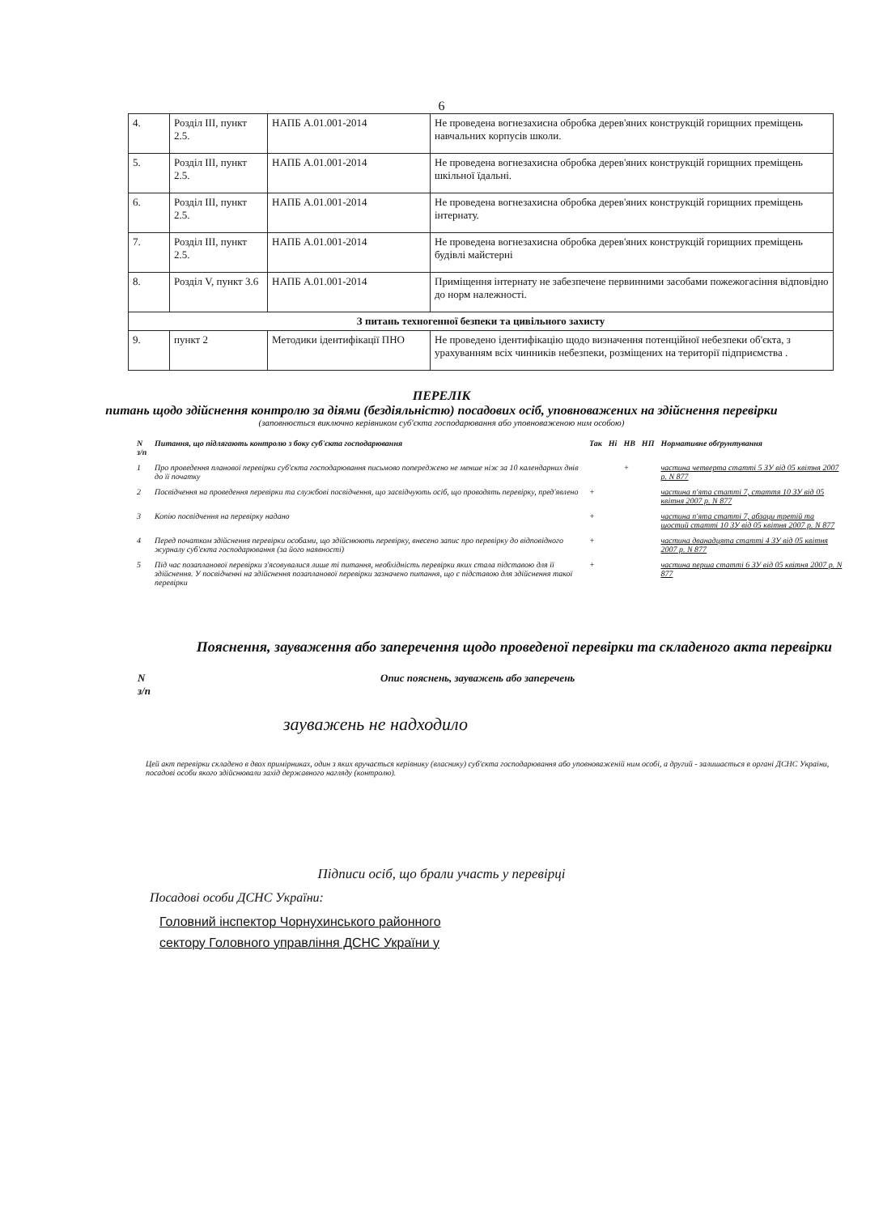6
| 4. | Розділ III, пункт 2.5. | НАПБ А.01.001-2014 | Не проведена вогнезахисна обробка дерев'яних конструкцій горищних преміщень навчальних корпусів школи. |
| 5. | Розділ III, пункт 2.5. | НАПБ А.01.001-2014 | Не проведена вогнезахисна обробка дерев'яних конструкцій горищних преміщень шкільної їдальні. |
| 6. | Розділ III, пункт 2.5. | НАПБ А.01.001-2014 | Не проведена вогнезахисна обробка дерев'яних конструкцій горищних преміщень інтернату. |
| 7. | Розділ III, пункт 2.5. | НАПБ А.01.001-2014 | Не проведена вогнезахисна обробка дерев'яних конструкцій горищних преміщень будівлі майстерні |
| 8. | Розділ V, пункт 3.6 | НАПБ А.01.001-2014 | Приміщення інтернату не забезпечене первинними засобами пожежогасіння відповідно до норм належності. |
| З питань техногенної безпеки та цивільного захисту | | | |
| 9. | пункт 2 | Методики ідентифікації ПНО | Не проведено ідентифікацію щодо визначення потенційної небезпеки об'єкта, з урахуванням всіх чинників небезпеки, розміщених на території підприємства . |
ПЕРЕЛІК
питань щодо здійснення контролю за діями (бездіяльністю) посадових осіб, уповноважених на здійснення перевірки
(заповнюється виключно керівником суб'єкта господарювання або уповноваженою ним особою)
| N з/п | Питання, що підлягають контролю з боку суб'єкта господарювання | Так | Ні | НВ | НП | Нормативне обґрунтування |
| --- | --- | --- | --- | --- | --- | --- |
| 1 | Про проведення планової перевірки суб'єкта господарювання письмово попереджено не менше ніж за 10 календарних днів до її початку | | | + | | частина четверта статті 5 ЗУ від 05 квітня 2007 р. N 877 |
| 2 | Посвідчення на проведення перевірки та службові посвідчення, що засвідчують осіб, що проводять перевірку, пред'явлено | + | | | | частина п'ята статті 7, стаття 10 ЗУ від 05 квітня 2007 р. N 877 |
| 3 | Копію посвідчення на перевірку надано | + | | | | частина п'ята статті 7, абзаци третій та шостий статті 10 ЗУ від 05 квітня 2007 р. N 877 |
| 4 | Перед початком здійснення перевірки особами, що здійснюють перевірку, внесено запис про перевірку до відповідного журналу суб'єкта господарювання (за його наявності) | + | | | | частина дванадцята статті 4 ЗУ від 05 квітня 2007 р. N 877 |
| 5 | Під час позапланової перевірки з'ясовувалися лише ті питання, необхідність перевірки яких стала підставою для її здійснення. У посвідченні на здійснення позапланової перевірки зазначено питання, що є підставою для здійснення такої перевірки | + | | | | частина перша статті 6 ЗУ від 05 квітня 2007 р. N 877 |
Пояснення, зауваження або заперечення щодо проведеної перевірки та складеного акта перевірки
N
з/п Опис пояснень, зауважень або заперечень
зауважень не надходило
Цей акт перевірки складено в двох примірниках, один з яких вручається керівнику (власнику) суб'єкта господарювання або уповноваженій ним особі, а другий - залишається в органі ДСНС України, посадові особи якого здійснювали захід державного нагляду (контролю).
Підписи осіб, що брали участь у перевірці
Посадові особи ДСНС України:
Головний інспектор Чорнухинського районного
сектору Головного управління ДСНС України у